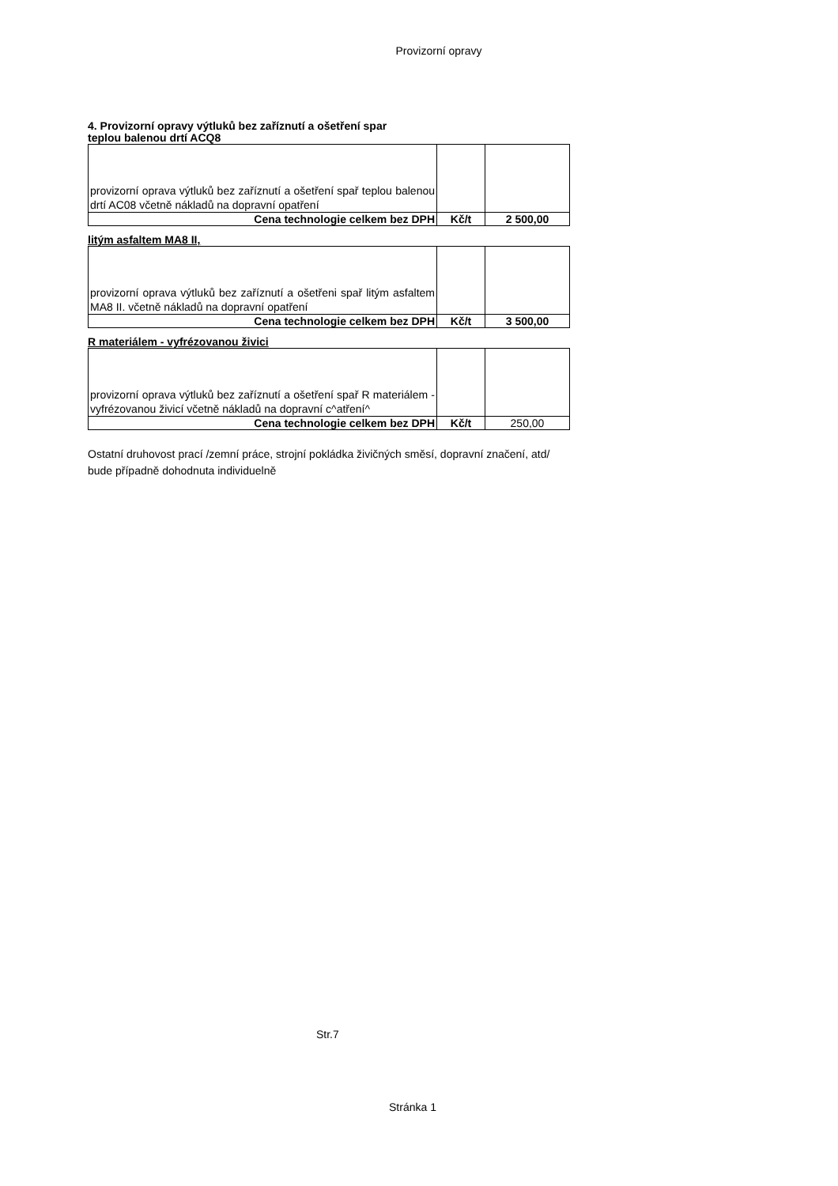Provizorní opravy
4. Provizorní opravy výtluků bez zaříznutí a ošetření spar
teplou balenou drtí ACQ8
| provizorní oprava výtluků bez zaříznutí a ošetření spař teplou balenou drtí AC08 včetně nákladů na dopravní opatření | | |
| Cena technologie celkem bez DPH | Kč/t | 2 500,00 |
litým asfaltem MA8 II,
| provizorní oprava výtluků bez zaříznutí a ošetřeni spař litým asfaltem MA8 II. včetně nákladů na dopravní opatření | | |
| Cena technologie celkem bez DPH | Kč/t | 3 500,00 |
R materiálem - vyfrézovanou živici
| provizorní oprava výtluků bez zaříznutí a ošetření spař R materiálem - vyfrézovanou živicí včetně nákladů na dopravní c^atření^ | | |
| Cena technologie celkem bez DPH | Kč/t | 250,00 |
Ostatní druhovost prací /zemní práce, strojní pokládka živičných směsí, dopravní značení, atd/ bude případně dohodnuta individuelně
Str.7
Stránka 1